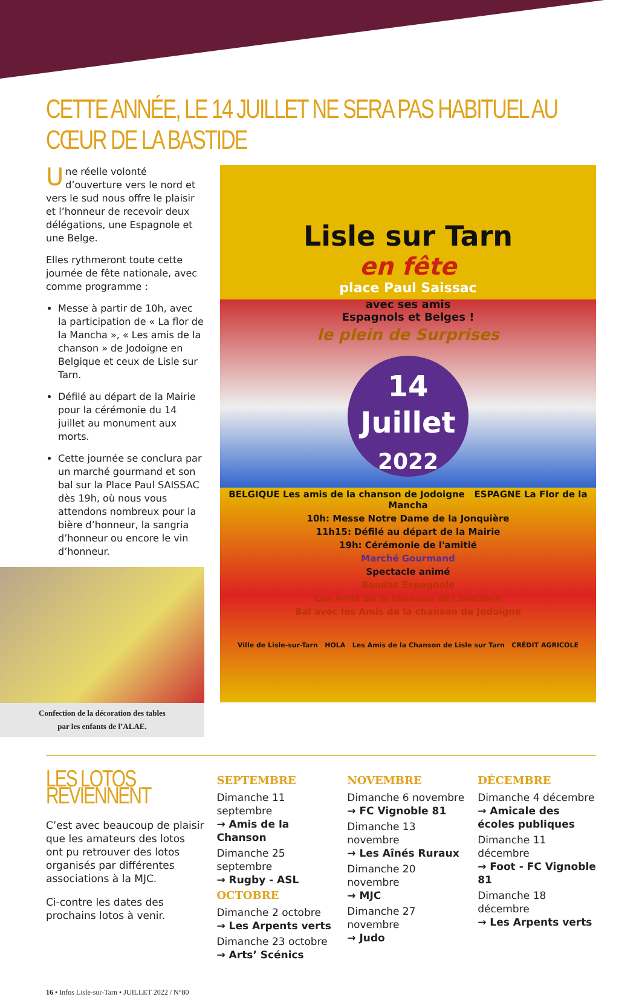CETTE ANNÉE, LE 14 JUILLET NE SERA PAS HABITUEL AU CŒUR DE LA BASTIDE
Une réelle volonté d’ouverture vers le nord et vers le sud nous offre le plaisir et l’honneur de recevoir deux délégations, une Espagnole et une Belge.
Elles rythmeront toute cette journée de fête nationale, avec comme programme :
Messe à partir de 10h, avec la participation de « La flor de la Mancha », « Les amis de la chanson » de Jodoigne en Belgique et ceux de Lisle sur Tarn.
Défilé au départ de la Mairie pour la cérémonie du 14 juillet au monument aux morts.
Cette journée se conclura par un marché gourmand et son bal sur la Place Paul SAISSAC dès 19h, où nous vous attendons nombreux pour la bière d’honneur, la sangria d’honneur ou encore le vin d’honneur.
Confection de la décoration des tables
par les enfants de l’ALAE.
Lisle sur Tarn
en fête
place Paul Saissac
avec ses amis
Espagnols et Belges !
le plein de Surprises
14
Juillet
2022
BELGIQUE Les amis de la chanson de Jodoigne ESPAGNE La Flor de la Mancha
10h: Messe Notre Dame de la Jonquière
11h15: Défilé au départ de la Mairie
19h: Cérémonie de l'amitié
Marché Gourmand
Spectacle animé
Bandas Espagnole
Les Amis de la chanson de Lisle/Tarn
Bal avec les Amis de la chanson de Jodoigne
Ville de Lisle-sur-Tarn HOLA Les Amis de la Chanson de Lisle sur Tarn CRÉDIT AGRICOLE
LES LOTOS REVIENNENT
C’est avec beaucoup de plaisir que les amateurs des lotos ont pu retrouver des lotos organisés par différentes associations à la MJC.
Ci-contre les dates des prochains lotos à venir.
SEPTEMBRE
Dimanche 11 septembre
→ Amis de la Chanson
Dimanche 25 septembre
→ Rugby - ASL
OCTOBRE
Dimanche 2 octobre
→ Les Arpents verts
Dimanche 23 octobre
→ Arts’ Scénics
NOVEMBRE
Dimanche 6 novembre
→ FC Vignoble 81
Dimanche 13 novembre
→ Les Aînés Ruraux
Dimanche 20 novembre
→ MJC
Dimanche 27 novembre
→ Judo
DÉCEMBRE
Dimanche 4 décembre
→ Amicale des écoles publiques
Dimanche 11 décembre
→ Foot - FC Vignoble 81
Dimanche 18 décembre
→ Les Arpents verts
16 • Infos Lisle-sur-Tarn • JUILLET 2022 / N°80